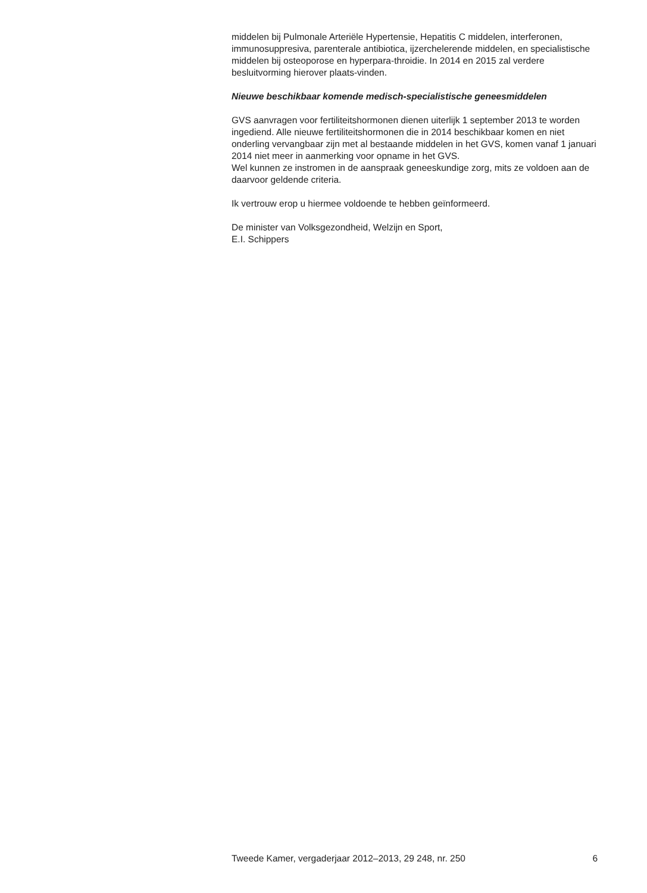middelen bij Pulmonale Arteriële Hypertensie, Hepatitis C middelen, interferonen, immunosuppresiva, parenterale antibiotica, ijzerchelerende middelen, en specialistische middelen bij osteoporose en hyperpara-throidie. In 2014 en 2015 zal verdere besluitvorming hierover plaats-vinden.
Nieuwe beschikbaar komende medisch-specialistische geneesmiddelen
GVS aanvragen voor fertiliteitshormonen dienen uiterlijk 1 september 2013 te worden ingediend. Alle nieuwe fertiliteitshormonen die in 2014 beschikbaar komen en niet onderling vervangbaar zijn met al bestaande middelen in het GVS, komen vanaf 1 januari 2014 niet meer in aanmerking voor opname in het GVS.
Wel kunnen ze instromen in de aanspraak geneeskundige zorg, mits ze voldoen aan de daarvoor geldende criteria.
Ik vertrouw erop u hiermee voldoende te hebben geïnformeerd.
De minister van Volksgezondheid, Welzijn en Sport,
E.I. Schippers
Tweede Kamer, vergaderjaar 2012–2013, 29 248, nr. 250 6